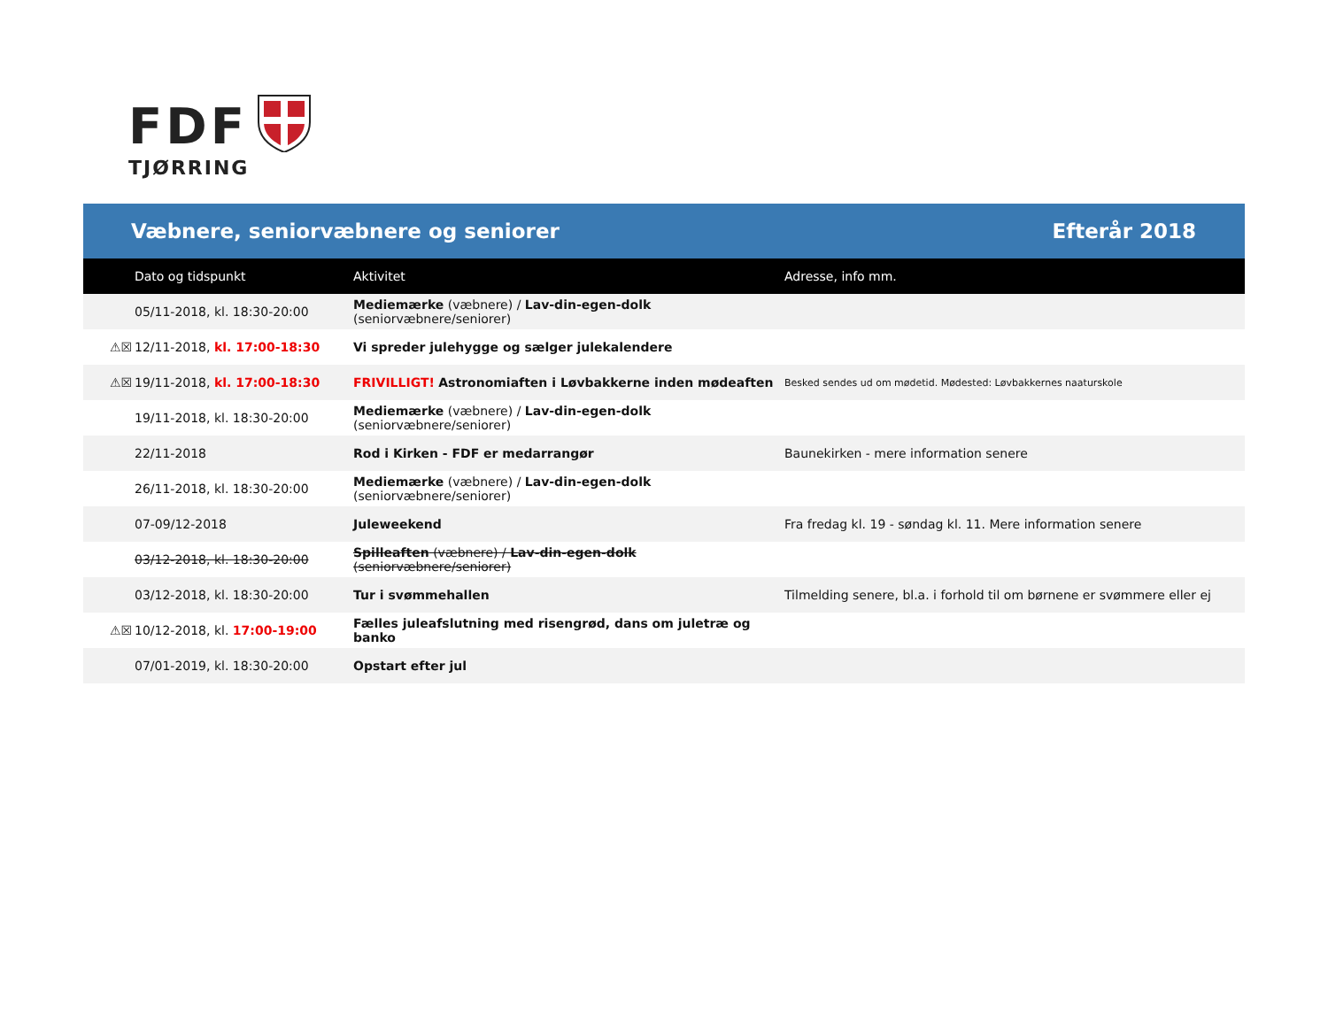FDF
TJØRRING
Væbnere, seniorvæbnere og seniorer Efterår 2018
| | Dato og tidspunkt | Aktivitet | Adresse, info mm. |
| --- | --- | --- | --- |
| | 05/11-2018, kl. 18:30-20:00 | Mediemærke (væbnere) / Lav-din-egen-dolk (seniorvæbnere/seniorer) | |
| ⚠☒ | 12/11-2018, kl. 17:00-18:30 | Vi spreder julehygge og sælger julekalendere | |
| ⚠☒ | 19/11-2018, kl. 17:00-18:30 | FRIVILLIGT! Astronomiaften i Løvbakkerne inden mødeaften | Besked sendes ud om mødetid. Mødested: Løvbakkernes naaturskole |
| | 19/11-2018, kl. 18:30-20:00 | Mediemærke (væbnere) / Lav-din-egen-dolk (seniorvæbnere/seniorer) | |
| | 22/11-2018 | Rod i Kirken - FDF er medarrangør | Baunekirken - mere information senere |
| | 26/11-2018, kl. 18:30-20:00 | Mediemærke (væbnere) / Lav-din-egen-dolk (seniorvæbnere/seniorer) | |
| | 07-09/12-2018 | Juleweekend | Fra fredag kl. 19 - søndag kl. 11. Mere information senere |
| | 03/12-2018, kl. 18:30-20:00 | Spilleaften (væbnere) / Lav-din-egen-dolk (seniorvæbnere/seniorer) | |
| | 03/12-2018, kl. 18:30-20:00 | Tur i svømmehallen | Tilmelding senere, bl.a. i forhold til om børnene er svømmere eller ej |
| ⚠☒ | 10/12-2018, kl. 17:00-19:00 | Fælles juleafslutning med risengrød, dans om juletræ og banko | |
| | 07/01-2019, kl. 18:30-20:00 | Opstart efter jul | |